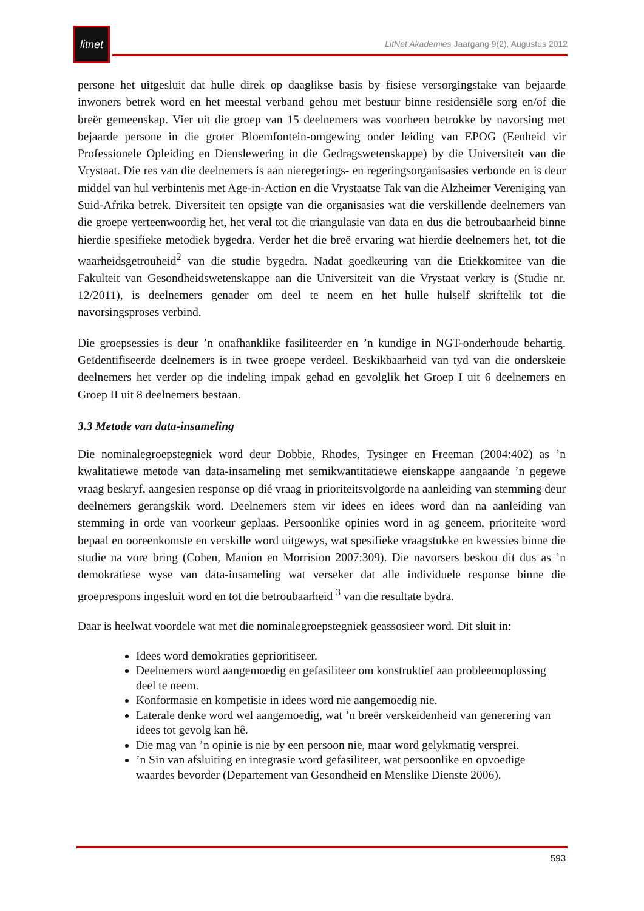litnet
LitNet Akademies Jaargang 9(2), Augustus 2012
persone het uitgesluit dat hulle direk op daaglikse basis by fisiese versorgingstake van bejaarde inwoners betrek word en het meestal verband gehou met bestuur binne residensiële sorg en/of die breër gemeenskap. Vier uit die groep van 15 deelnemers was voorheen betrokke by navorsing met bejaarde persone in die groter Bloemfontein-omgewing onder leiding van EPOG (Eenheid vir Professionele Opleiding en Dienslewering in die Gedragswetenskappe) by die Universiteit van die Vrystaat. Die res van die deelnemers is aan nieregerings- en regeringsorganisasies verbonde en is deur middel van hul verbintenis met Age-in-Action en die Vrystaatse Tak van die Alzheimer Vereniging van Suid-Afrika betrek. Diversiteit ten opsigte van die organisasies wat die verskillende deelnemers van die groepe verteenwoordig het, het veral tot die triangulasie van data en dus die betroubaarheid binne hierdie spesifieke metodiek bygedra. Verder het die breë ervaring wat hierdie deelnemers het, tot die waarheidsgetrouheid<sup>2</sup> van die studie bygedra. Nadat goedkeuring van die Etiekkomitee van die Fakulteit van Gesondheidswetenskappe aan die Universiteit van die Vrystaat verkry is (Studie nr. 12/2011), is deelnemers genader om deel te neem en het hulle hulself skriftelik tot die navorsingsproses verbind.
Die groepsessies is deur ’n onafhanklike fasiliteerder en ’n kundige in NGT-onderhoude behartig. Geïdentifiseerde deelnemers is in twee groepe verdeel. Beskikbaarheid van tyd van die onderskeie deelnemers het verder op die indeling impak gehad en gevolglik het Groep I uit 6 deelnemers en Groep II uit 8 deelnemers bestaan.
3.3 Metode van data-insameling
Die nominalegroepstegniek word deur Dobbie, Rhodes, Tysinger en Freeman (2004:402) as ’n kwalitatiewe metode van data-insameling met semikwantitatiewe eienskappe aangaande ’n gegewe vraag beskryf, aangesien response op dié vraag in prioriteitsvolgorde na aanleiding van stemming deur deelnemers gerangskik word. Deelnemers stem vir idees en idees word dan na aanleiding van stemming in orde van voorkeur geplaas. Persoonlike opinies word in ag geneem, prioriteite word bepaal en ooreenkomste en verskille word uitgewys, wat spesifieke vraagstukke en kwessies binne die studie na vore bring (Cohen, Manion en Morrision 2007:309). Die navorsers beskou dit dus as ’n demokratiese wyse van data-insameling wat verseker dat alle individuele response binne die groeprespons ingesluit word en tot die betroubaarheid <sup>3</sup> van die resultate bydra.
Daar is heelwat voordele wat met die nominalegroepstegniek geassosieer word. Dit sluit in:
Idees word demokraties geprioritiseer.
Deelnemers word aangemoedig en gefasiliteer om konstruktief aan probleemoplossing deel te neem.
Konformasie en kompetisie in idees word nie aangemoedig nie.
Laterale denke word wel aangemoedig, wat ’n breër verskeidenheid van generering van idees tot gevolg kan hê.
Die mag van ’n opinie is nie by een persoon nie, maar word gelykmatig versprei.
’n Sin van afsluiting en integrasie word gefasiliteer, wat persoonlike en opvoedige waardes bevorder (Departement van Gesondheid en Menslike Dienste 2006).
593